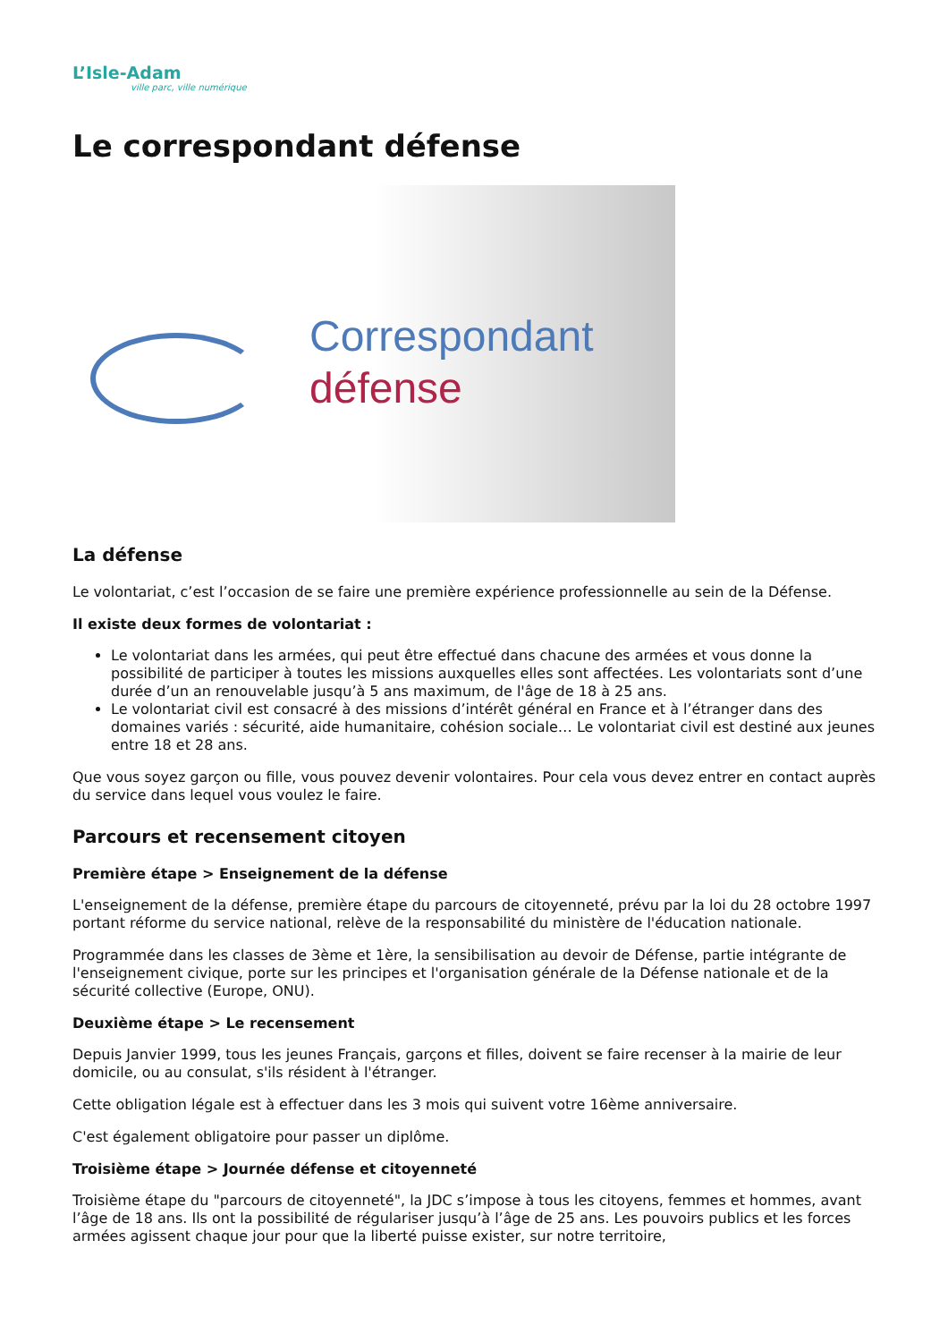L’Isle-Adam
ville parc, ville numérique
Le correspondant défense
Correspondant
défense
La défense
Le volontariat, c’est l’occasion de se faire une première expérience professionnelle au sein de la Défense.
Il existe deux formes de volontariat :
Le volontariat dans les armées, qui peut être effectué dans chacune des armées et vous donne la possibilité de participer à toutes les missions auxquelles elles sont affectées. Les volontariats sont d’une durée d’un an renouvelable jusqu’à 5 ans maximum, de l'âge de 18 à 25 ans.
Le volontariat civil est consacré à des missions d’intérêt général en France et à l’étranger dans des domaines variés : sécurité, aide humanitaire, cohésion sociale… Le volontariat civil est destiné aux jeunes entre 18 et 28 ans.
Que vous soyez garçon ou fille, vous pouvez devenir volontaires. Pour cela vous devez entrer en contact auprès du service dans lequel vous voulez le faire.
Parcours et recensement citoyen
Première étape > Enseignement de la défense
L'enseignement de la défense, première étape du parcours de citoyenneté, prévu par la loi du 28 octobre 1997 portant réforme du service national, relève de la responsabilité du ministère de l'éducation nationale.
Programmée dans les classes de 3ème et 1ère, la sensibilisation au devoir de Défense, partie intégrante de l'enseignement civique, porte sur les principes et l'organisation générale de la Défense nationale et de la sécurité collective (Europe, ONU).
Deuxième étape > Le recensement
Depuis Janvier 1999, tous les jeunes Français, garçons et filles, doivent se faire recenser à la mairie de leur domicile, ou au consulat, s'ils résident à l'étranger.
Cette obligation légale est à effectuer dans les 3 mois qui suivent votre 16ème anniversaire.
C'est également obligatoire pour passer un diplôme.
Troisième étape > Journée défense et citoyenneté
Troisième étape du "parcours de citoyenneté", la JDC s’impose à tous les citoyens, femmes et hommes, avant l’âge de 18 ans. Ils ont la possibilité de régulariser jusqu’à l’âge de 25 ans. Les pouvoirs publics et les forces armées agissent chaque jour pour que la liberté puisse exister, sur notre territoire,